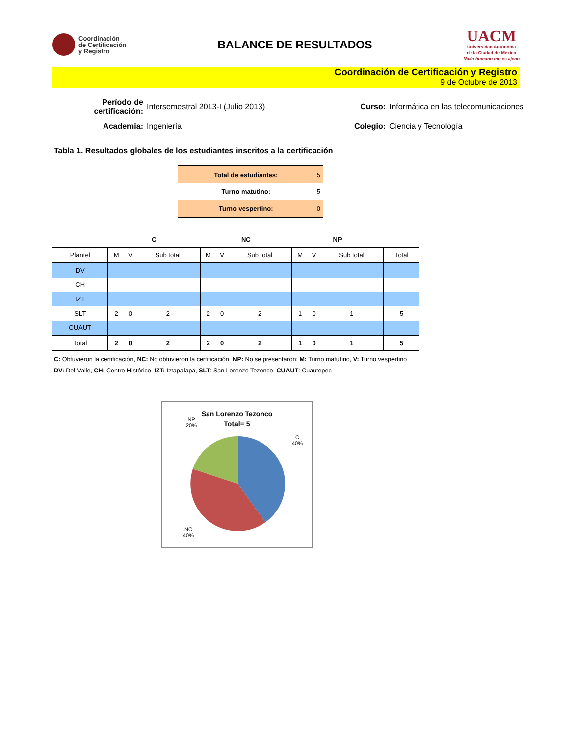Coordinación
de Certificación
y Registro
BALANCE DE RESULTADOS
UACM
Universidad Autónoma
de la Ciudad de México
Nada humano me es ajeno
Coordinación de Certificación y Registro
9 de Octubre de 2013
Período de certificación:
Intersemestral 2013-I (Julio 2013)
Curso:
Informática en las telecomunicaciones
Academia:
Ingeniería
Colegio:
Ciencia y Tecnología
Tabla 1. Resultados globales de los estudiantes inscritos a la certificación
| Total de estudiantes: | 5 |
| Turno matutino: | 5 |
| Turno vespertino: | 0 |
| | C | | | NC | | | NP | | | |
| --- | --- | --- | --- | --- | --- | --- | --- | --- | --- | --- |
| Plantel | M | V | Sub total | M | V | Sub total | M | V | Sub total | Total |
| DV | | | | | | | | | | |
| CH | | | | | | | | | | |
| IZT | | | | | | | | | | |
| SLT | 2 | 0 | 2 | 2 | 0 | 2 | 1 | 0 | 1 | 5 |
| CUAUT | | | | | | | | | | |
| Total | 2 | 0 | 2 | 2 | 0 | 2 | 1 | 0 | 1 | 5 |
C: Obtuvieron la certificación, NC: No obtuvieron la certificación, NP: No se presentaron; M: Turno matutino, V: Turno vespertino
DV: Del Valle, CH: Centro Histórico, IZT: Iztapalapa, SLT: San Lorenzo Tezonco, CUAUT: Cuautepec
San Lorenzo Tezonco
Total= 5
NP
20%
C
40%
NC
40%